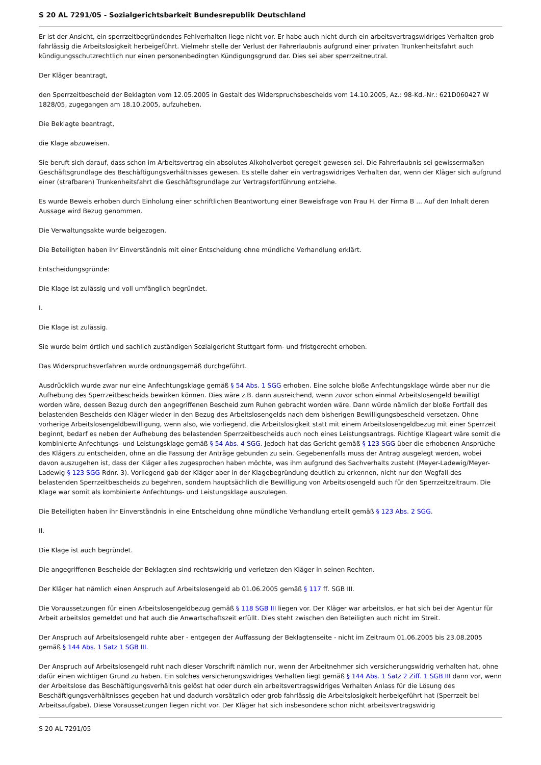S 20 AL 7291/05 - Sozialgerichtsbarkeit Bundesrepublik Deutschland
Er ist der Ansicht, ein sperrzeitbegründendes Fehlverhalten liege nicht vor. Er habe auch nicht durch ein arbeitsvertragswidriges Verhalten grob fahrlässig die Arbeitslosigkeit herbeigeführt. Vielmehr stelle der Verlust der Fahrerlaubnis aufgrund einer privaten Trunkenheitsfahrt auch kündigungsschutzrechtlich nur einen personenbedingten Kündigungsgrund dar. Dies sei aber sperrzeitneutral.
Der Kläger beantragt,
den Sperrzeitbescheid der Beklagten vom 12.05.2005 in Gestalt des Widerspruchsbescheids vom 14.10.2005, Az.: 98-Kd.-Nr.: 621D060427 W 1828/05, zugegangen am 18.10.2005, aufzuheben.
Die Beklagte beantragt,
die Klage abzuweisen.
Sie beruft sich darauf, dass schon im Arbeitsvertrag ein absolutes Alkoholverbot geregelt gewesen sei. Die Fahrerlaubnis sei gewissermaßen Geschäftsgrundlage des Beschäftigungsverhältnisses gewesen. Es stelle daher ein vertragswidriges Verhalten dar, wenn der Kläger sich aufgrund einer (strafbaren) Trunkenheitsfahrt die Geschäftsgrundlage zur Vertragsfortführung entziehe.
Es wurde Beweis erhoben durch Einholung einer schriftlichen Beantwortung einer Beweisfrage von Frau H. der Firma B ... Auf den Inhalt deren Aussage wird Bezug genommen.
Die Verwaltungsakte wurde beigezogen.
Die Beteiligten haben ihr Einverständnis mit einer Entscheidung ohne mündliche Verhandlung erklärt.
Entscheidungsgründe:
Die Klage ist zulässig und voll umfänglich begründet.
I.
Die Klage ist zulässig.
Sie wurde beim örtlich und sachlich zuständigen Sozialgericht Stuttgart form- und fristgerecht erhoben.
Das Widerspruchsverfahren wurde ordnungsgemäß durchgeführt.
Ausdrücklich wurde zwar nur eine Anfechtungsklage gemäß § 54 Abs. 1 SGG erhoben. Eine solche bloße Anfechtungsklage würde aber nur die Aufhebung des Sperrzeitbescheids bewirken können. Dies wäre z.B. dann ausreichend, wenn zuvor schon einmal Arbeitslosengeld bewilligt worden wäre, dessen Bezug durch den angegriffenen Bescheid zum Ruhen gebracht worden wäre. Dann würde nämlich der bloße Fortfall des belastenden Bescheids den Kläger wieder in den Bezug des Arbeitslosengelds nach dem bisherigen Bewilligungsbescheid versetzen. Ohne vorherige Arbeitslosengeldbewilligung, wenn also, wie vorliegend, die Arbeitslosigkeit statt mit einem Arbeitslosengeldbezug mit einer Sperrzeit beginnt, bedarf es neben der Aufhebung des belastenden Sperrzeitbescheids auch noch eines Leistungsantrags. Richtige Klageart wäre somit die kombinierte Anfechtungs- und Leistungsklage gemäß § 54 Abs. 4 SGG. Jedoch hat das Gericht gemäß § 123 SGG über die erhobenen Ansprüche des Klägers zu entscheiden, ohne an die Fassung der Anträge gebunden zu sein. Gegebenenfalls muss der Antrag ausgelegt werden, wobei davon auszugehen ist, dass der Kläger alles zugesprochen haben möchte, was ihm aufgrund des Sachverhalts zusteht (Meyer-Ladewig/Meyer-Ladewig § 123 SGG Rdnr. 3). Vorliegend gab der Kläger aber in der Klagebegründung deutlich zu erkennen, nicht nur den Wegfall des belastenden Sperrzeitbescheids zu begehren, sondern hauptsächlich die Bewilligung von Arbeitslosengeld auch für den Sperrzeitzeitraum. Die Klage war somit als kombinierte Anfechtungs- und Leistungsklage auszulegen.
Die Beteiligten haben ihr Einverständnis in eine Entscheidung ohne mündliche Verhandlung erteilt gemäß § 123 Abs. 2 SGG.
II.
Die Klage ist auch begründet.
Die angegriffenen Bescheide der Beklagten sind rechtswidrig und verletzen den Kläger in seinen Rechten.
Der Kläger hat nämlich einen Anspruch auf Arbeitslosengeld ab 01.06.2005 gemäß § 117 ff. SGB III.
Die Voraussetzungen für einen Arbeitslosengeldbezug gemäß § 118 SGB III liegen vor. Der Kläger war arbeitslos, er hat sich bei der Agentur für Arbeit arbeitslos gemeldet und hat auch die Anwartschaftszeit erfüllt. Dies steht zwischen den Beteiligten auch nicht im Streit.
Der Anspruch auf Arbeitslosengeld ruhte aber - entgegen der Auffassung der Beklagtenseite - nicht im Zeitraum 01.06.2005 bis 23.08.2005 gemäß § 144 Abs. 1 Satz 1 SGB III.
Der Anspruch auf Arbeitslosengeld ruht nach dieser Vorschrift nämlich nur, wenn der Arbeitnehmer sich versicherungswidrig verhalten hat, ohne dafür einen wichtigen Grund zu haben. Ein solches versicherungswidriges Verhalten liegt gemäß § 144 Abs. 1 Satz 2 Ziff. 1 SGB III dann vor, wenn der Arbeitslose das Beschäftigungsverhältnis gelöst hat oder durch ein arbeitsvertragswidriges Verhalten Anlass für die Lösung des Beschäftigungsverhältnisses gegeben hat und dadurch vorsätzlich oder grob fahrlässig die Arbeitslosigkeit herbeigeführt hat (Sperrzeit bei Arbeitsaufgabe). Diese Voraussetzungen liegen nicht vor. Der Kläger hat sich insbesondere schon nicht arbeitsvertragswidrig
S 20 AL 7291/05